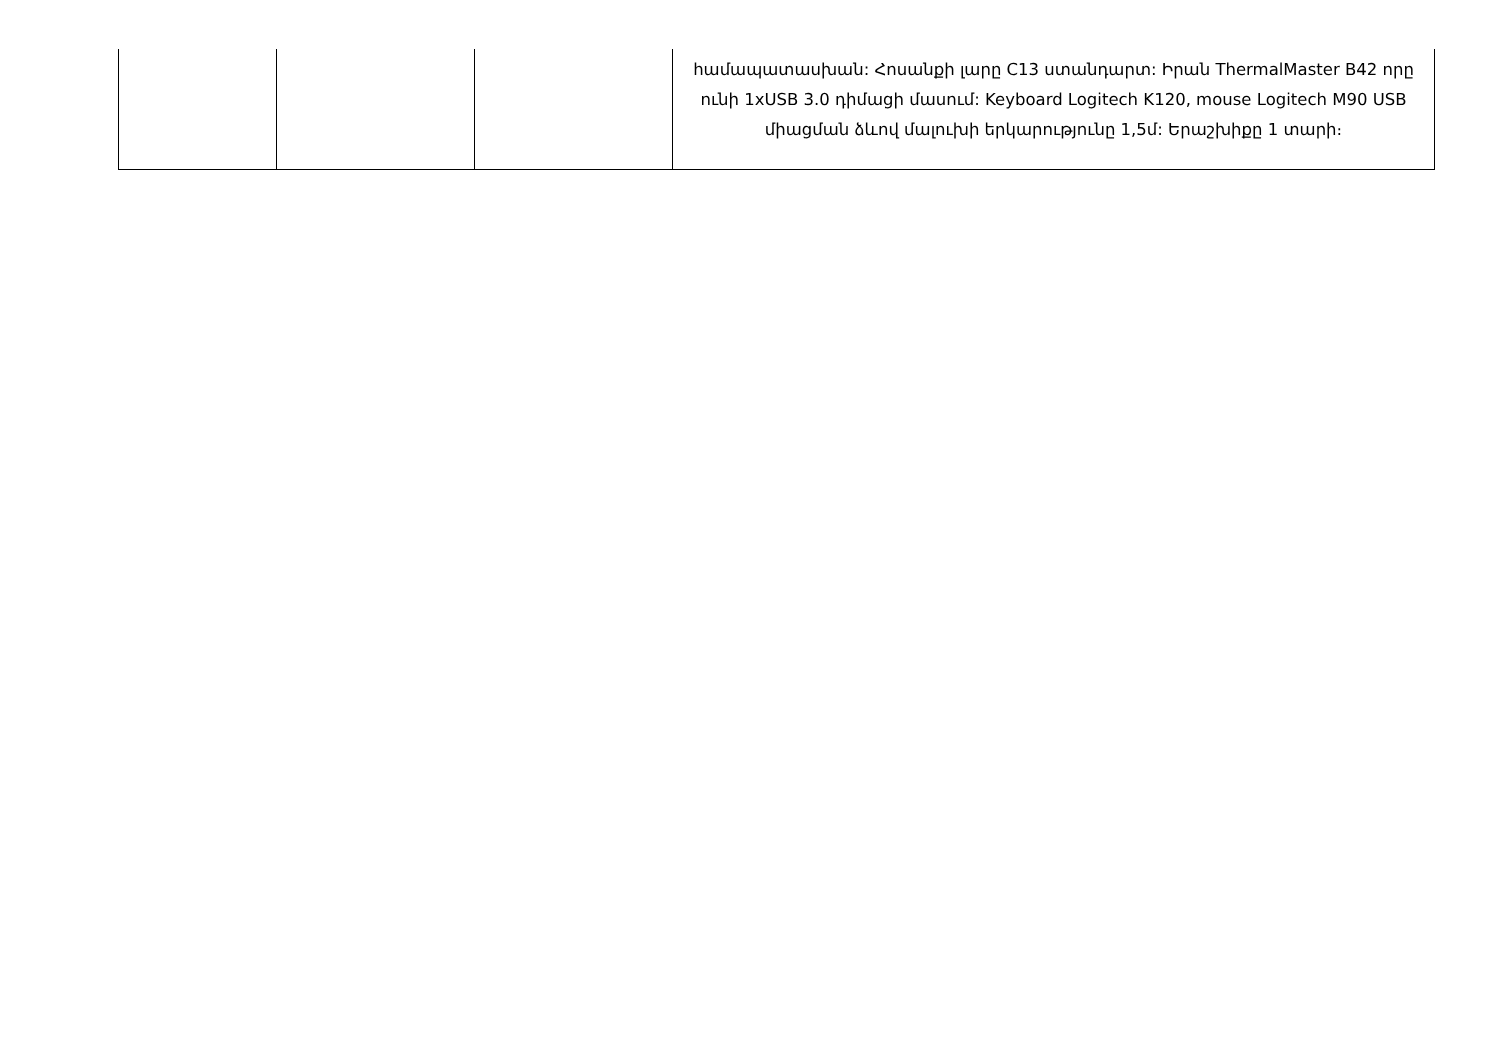| | | | համապատասխան: Հոսանքի լարը C13 ստանդարտ: Իրան ThermalMaster B42 որը ունի 1xUSB 3.0 դիմացի մասում: Keyboard Logitech K120, mouse Logitech M90 USB միացման ձևով մալուխի երկարությունը 1,5մ: Երաշխիքը 1 տարի։ |